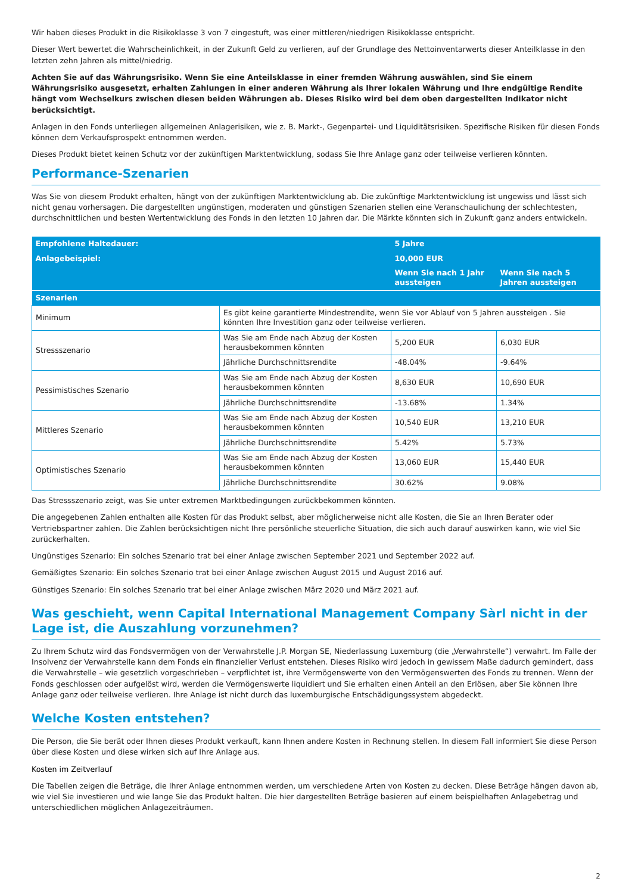Wir haben dieses Produkt in die Risikoklasse 3 von 7 eingestuft, was einer mittleren/niedrigen Risikoklasse entspricht.
Dieser Wert bewertet die Wahrscheinlichkeit, in der Zukunft Geld zu verlieren, auf der Grundlage des Nettoinventarwerts dieser Anteilklasse in den letzten zehn Jahren als mittel/niedrig.
Achten Sie auf das Währungsrisiko. Wenn Sie eine Anteilsklasse in einer fremden Währung auswählen, sind Sie einem Währungsrisiko ausgesetzt, erhalten Zahlungen in einer anderen Währung als Ihrer lokalen Währung und Ihre endgültige Rendite hängt vom Wechselkurs zwischen diesen beiden Währungen ab. Dieses Risiko wird bei dem oben dargestellten Indikator nicht berücksichtigt.
Anlagen in den Fonds unterliegen allgemeinen Anlagerisiken, wie z. B. Markt-, Gegenpartei- und Liquiditätsrisiken. Spezifische Risiken für diesen Fonds können dem Verkaufsprospekt entnommen werden.
Dieses Produkt bietet keinen Schutz vor der zukünftigen Marktentwicklung, sodass Sie Ihre Anlage ganz oder teilweise verlieren könnten.
Performance-Szenarien
Was Sie von diesem Produkt erhalten, hängt von der zukünftigen Marktentwicklung ab. Die zukünftige Marktentwicklung ist ungewiss und lässt sich nicht genau vorhersagen. Die dargestellten ungünstigen, moderaten und günstigen Szenarien stellen eine Veranschaulichung der schlechtesten, durchschnittlichen und besten Wertentwicklung des Fonds in den letzten 10 Jahren dar. Die Märkte könnten sich in Zukunft ganz anders entwickeln.
| Empfohlene Haltedauer: | | 5 Jahre | |
| Anlagebeispiel: | | 10,000 EUR | |
| | | Wenn Sie nach 1 Jahr aussteigen | Wenn Sie nach 5 Jahren aussteigen |
| Szenarien | | | |
| Minimum | Es gibt keine garantierte Mindestrendite, wenn Sie vor Ablauf von 5 Jahren aussteigen . Sie könnten Ihre Investition ganz oder teilweise verlieren. | | |
| Stressszenario | Was Sie am Ende nach Abzug der Kosten herausbekommen könnten | 5,200 EUR | 6,030 EUR |
| | Jährliche Durchschnittsrendite | -48.04% | -9.64% |
| Pessimistisches Szenario | Was Sie am Ende nach Abzug der Kosten herausbekommen könnten | 8,630 EUR | 10,690 EUR |
| | Jährliche Durchschnittsrendite | -13.68% | 1.34% |
| Mittleres Szenario | Was Sie am Ende nach Abzug der Kosten herausbekommen könnten | 10,540 EUR | 13,210 EUR |
| | Jährliche Durchschnittsrendite | 5.42% | 5.73% |
| Optimistisches Szenario | Was Sie am Ende nach Abzug der Kosten herausbekommen könnten | 13,060 EUR | 15,440 EUR |
| | Jährliche Durchschnittsrendite | 30.62% | 9.08% |
Das Stressszenario zeigt, was Sie unter extremen Marktbedingungen zurückbekommen könnten.
Die angegebenen Zahlen enthalten alle Kosten für das Produkt selbst, aber möglicherweise nicht alle Kosten, die Sie an Ihren Berater oder Vertriebspartner zahlen. Die Zahlen berücksichtigen nicht Ihre persönliche steuerliche Situation, die sich auch darauf auswirken kann, wie viel Sie zurückerhalten.
Ungünstiges Szenario: Ein solches Szenario trat bei einer Anlage zwischen September 2021 und September 2022 auf.
Gemäßigtes Szenario: Ein solches Szenario trat bei einer Anlage zwischen August 2015 und August 2016 auf.
Günstiges Szenario: Ein solches Szenario trat bei einer Anlage zwischen März 2020 und März 2021 auf.
Was geschieht, wenn Capital International Management Company Sàrl nicht in der Lage ist, die Auszahlung vorzunehmen?
Zu Ihrem Schutz wird das Fondsvermögen von der Verwahrstelle J.P. Morgan SE, Niederlassung Luxemburg (die „Verwahrstelle“) verwahrt. Im Falle der Insolvenz der Verwahrstelle kann dem Fonds ein finanzieller Verlust entstehen. Dieses Risiko wird jedoch in gewissem Maße dadurch gemindert, dass die Verwahrstelle – wie gesetzlich vorgeschrieben – verpflichtet ist, ihre Vermögenswerte von den Vermögenswerten des Fonds zu trennen. Wenn der Fonds geschlossen oder aufgelöst wird, werden die Vermögenswerte liquidiert und Sie erhalten einen Anteil an den Erlösen, aber Sie können Ihre Anlage ganz oder teilweise verlieren. Ihre Anlage ist nicht durch das luxemburgische Entschädigungssystem abgedeckt.
Welche Kosten entstehen?
Die Person, die Sie berät oder Ihnen dieses Produkt verkauft, kann Ihnen andere Kosten in Rechnung stellen. In diesem Fall informiert Sie diese Person über diese Kosten und diese wirken sich auf Ihre Anlage aus.
Kosten im Zeitverlauf
Die Tabellen zeigen die Beträge, die Ihrer Anlage entnommen werden, um verschiedene Arten von Kosten zu decken. Diese Beträge hängen davon ab, wie viel Sie investieren und wie lange Sie das Produkt halten. Die hier dargestellten Beträge basieren auf einem beispielhaften Anlagebetrag und unterschiedlichen möglichen Anlagezeiträumen.
2